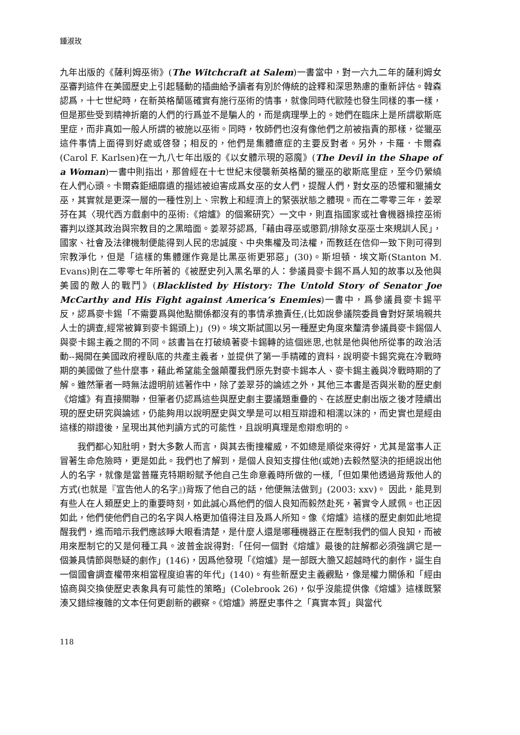鍾淑玫
九年出版的《薩利姆巫術》(The Witchcraft at Salem)一書當中，對一六九二年的薩利姆女巫審判這件在美國歷史上引起騷動的插曲給予讀者有別於傳統的詮釋和深思熟慮的重新評估。韓森認爲，十七世紀時，在新英格蘭區確實有施行巫術的情事，就像同時代歐陸也發生同樣的事一樣，但是那些受到精神折磨的人們的行爲並不是騙人的，而是病理學上的。她們在臨床上是所謂歇斯底里症，而非真如一般人所謂的被施以巫術。同時，牧師們也沒有像他們之前被指責的那樣，從獵巫這件事情上面得到好處或啓發；相反的，他們是集體癔症的主要反對者。另外，卡羅．卡爾森(Carol F. Karlsen)在一九八七年出版的《以女體示現的惡魔》(The Devil in the Shape of a Woman)一書中則指出，那曾經在十七世紀末侵襲新英格蘭的獵巫的歇斯底里症，至今仍縈繞在人們心頭。卡爾森鉅細靡遺的描述被迫害成爲女巫的女人們，提醒人們，對女巫的恐懼和獵捕女巫，其實就是更深一層的一種性別上、宗教上和經濟上的緊張狀態之體現。而在二零零三年，姜翠芬在其〈現代西方戲劇中的巫術:《熔爐》的個案研究〉一文中，則直指國家或社會機器操控巫術審判以遂其政治與宗教目的之黑暗面。姜翠芬認爲,「藉由尋巫或懲罰/排除女巫巫士來規訓人民」，國家、社會及法律機制便能得到人民的忠誠度、中央集權及司法權，而教廷在信仰一致下則可得到宗教淨化，但是「這樣的集體運作竟是比黑巫術更邪惡」(30)。斯坦頓．埃文斯(Stanton M. Evans)則在二零零七年所著的《被歷史列入黑名單的人：參議員麥卡錫不爲人知的故事以及他與美國的敵人的戰鬥》(Blacklisted by History: The Untold Story of Senator Joe McCarthy and His Fight against America’s Enemies)一書中，爲參議員麥卡錫平反，認爲麥卡錫「不需要爲與他點關係都沒有的事情承擔責任,(比如說參議院委員會對好萊塢親共人士的調查,經常被算到麥卡錫頭上)」(9)。埃文斯試圖以另一種歷史角度來釐清參議員麥卡錫個人與麥卡錫主義之間的不同。該書旨在打破繞著麥卡錫轉的這個迷思,也就是他與他所從事的政治活動--揭開在美國政府裡臥底的共產主義者，並提供了第一手精確的資料，說明麥卡錫究竟在冷戰時期的美國做了些什麼事，藉此希望能全盤顛覆我們原先對麥卡錫本人、麥卡錫主義與冷戰時期的了解。雖然筆者一時無法證明前述著作中，除了姜翠芬的論述之外，其他三本書是否與米勒的歷史劇《熔爐》有直接關聯，但筆者仍認爲這些與歷史劇主要議題重疊的、在該歷史劇出版之後才陸續出現的歷史研究與論述，仍能夠用以說明歷史與文學是可以相互辯證和相濡以沫的，而史實也是經由這樣的辯證後，呈現出其他判讀方式的可能性，且說明真理是愈辯愈明的。
我們都心知肚明，對大多數人而言，與其去衝撞權威，不如總是順從來得好，尤其是當事人正冒著生命危險時，更是如此。我們也了解到，是個人良知支撐住他(或她)去毅然堅決的拒絕說出他人的名字，就像是當普羅克特期盼賦予他自己生命意義時所做的一樣,「但如果他透過背叛他人的方式(也就是『宣告他人的名字』)背叛了他自己的話，他便無法做到」(2003: xxv)。 因此，能見到有些人在人類歷史上的重要時刻，如此誠心爲他們的個人良知而毅然赴死，著實令人感佩。也正因如此，他們使他們自己的名字與人格更加值得注目及爲人所知。像《熔爐》這樣的歷史劇如此地提醒我們，進而暗示我們應該睜大眼看清楚，是什麼人還是哪種機器正在壓制我們的個人良知，而被用來壓制它的又是何種工具。波普金說得對:「任何一個對《熔爐》最後的註解都必須強調它是一個兼具情節與懸疑的劇作」(146)，因爲他發現「《熔爐》是一部既大膽又超越時代的劇作，誕生自一個國會調查權帶來相當程度迫害的年代」(140)。有些新歷史主義觀點，像是權力關係和「經由協商與交換使歷史表象具有可能性的策略」(Colebrook 26)，似乎沒能提供像《熔爐》這樣既緊湊又錯綜複雜的文本任何更創新的觀察。《熔爐》將歷史事件之「真實本質」與當代
118